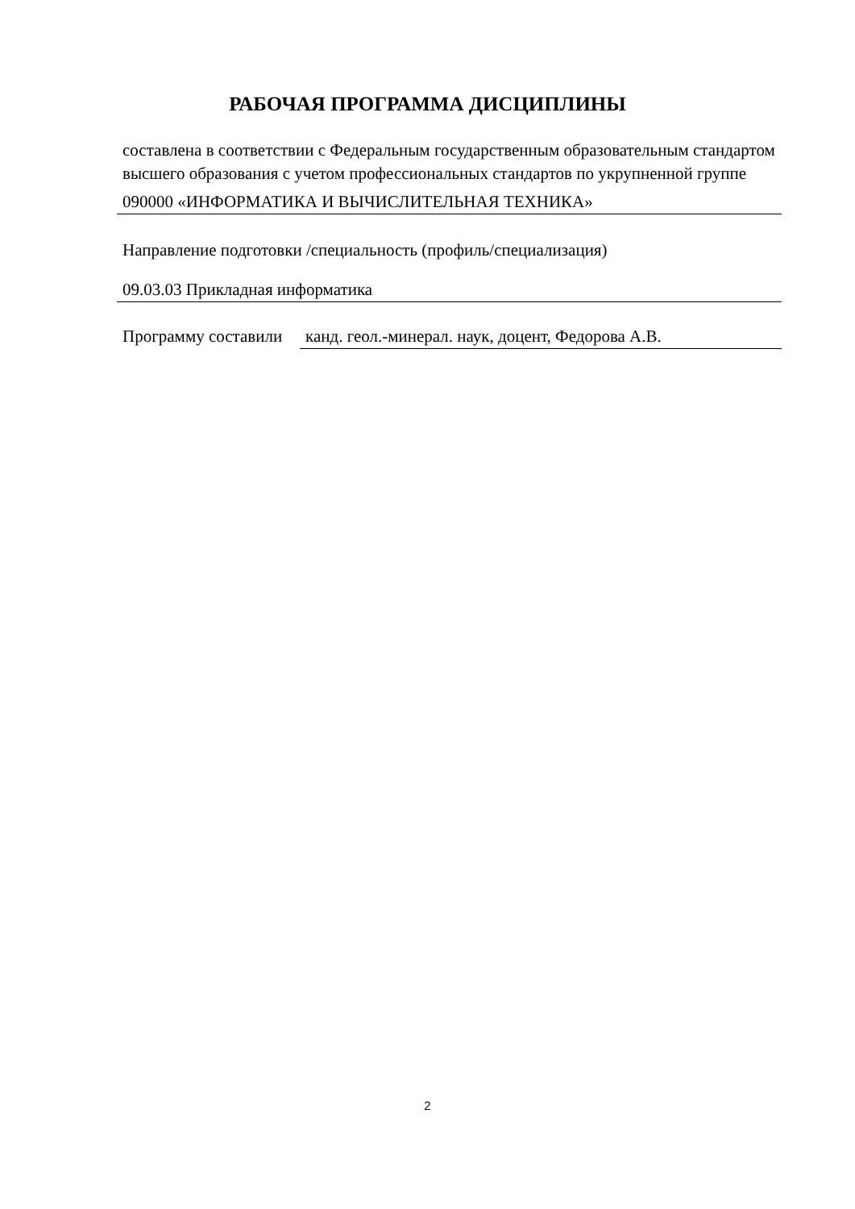РАБОЧАЯ ПРОГРАММА ДИСЦИПЛИНЫ
составлена в соответствии с Федеральным государственным образовательным стандартом высшего образования с учетом профессиональных стандартов по укрупненной группе
090000 «ИНФОРМАТИКА И ВЫЧИСЛИТЕЛЬНАЯ ТЕХНИКА»
Направление подготовки /специальность (профиль/специализация)
09.03.03 Прикладная информатика
Программу составили
канд. геол.-минерал. наук, доцент, Федорова А.В.
2